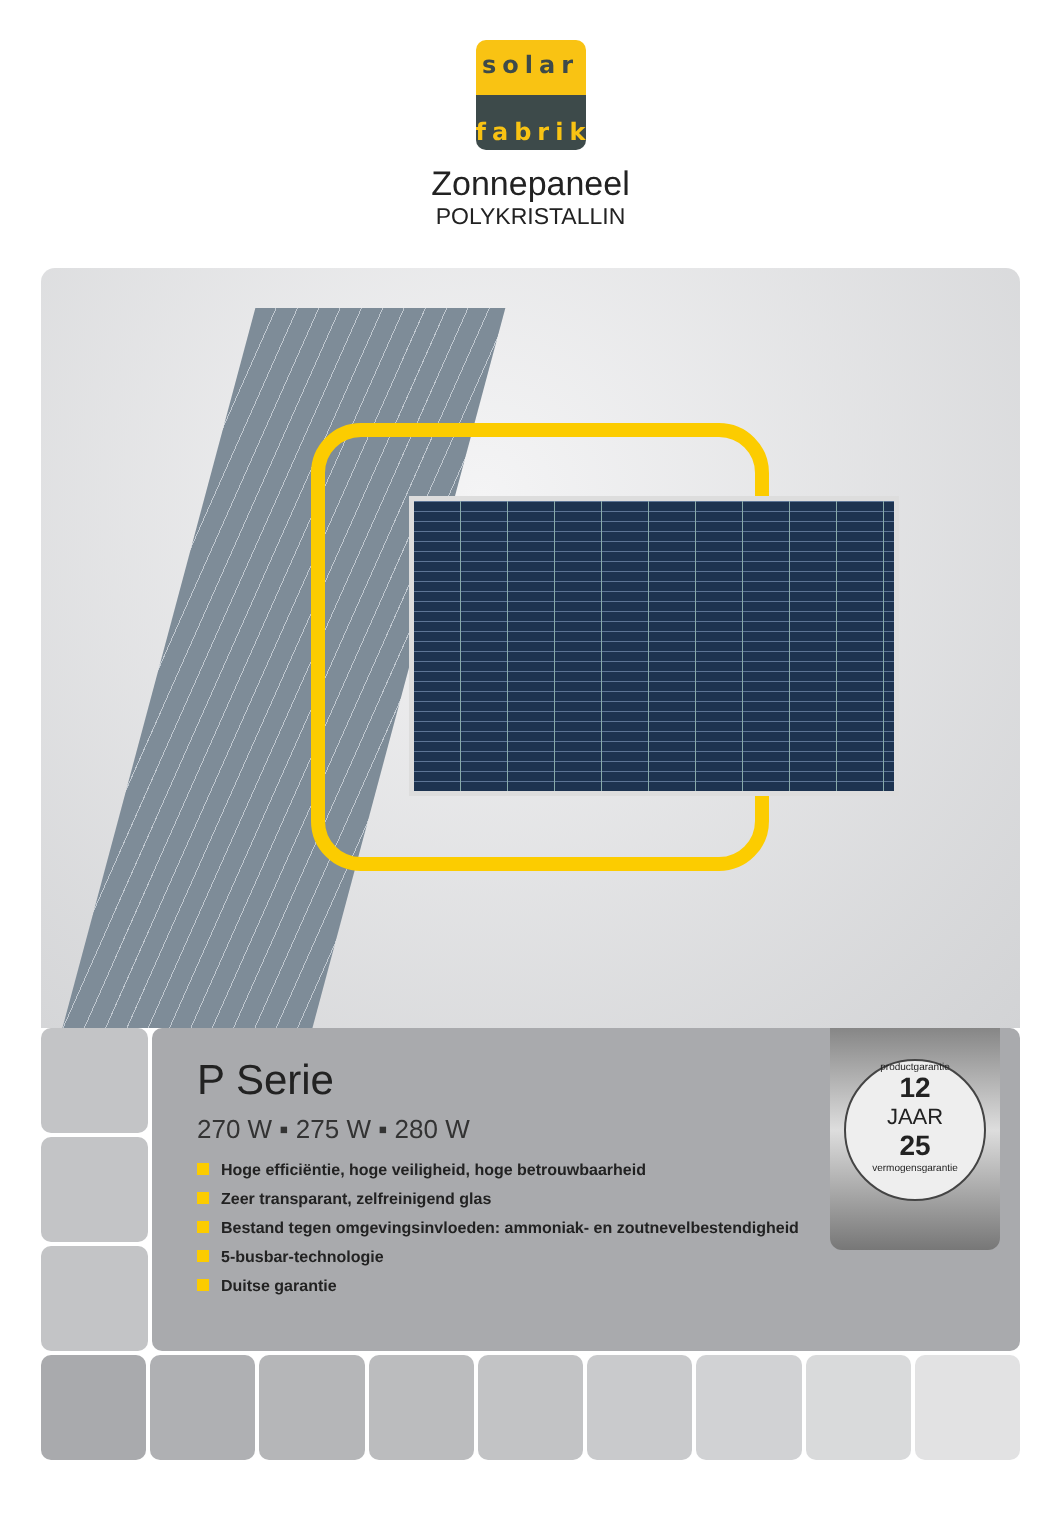solar
fabrik
Zonnepaneel
POLYKRISTALLIN
P Serie
270 W ▪ 275 W ▪ 280 W
Hoge efficiëntie, hoge veiligheid, hoge betrouwbaarheid
Zeer transparant, zelfreinigend glas
Bestand tegen omgevingsinvloeden: ammoniak- en zoutnevelbestendigheid
5-busbar-technologie
Duitse garantie
productgarantie
12
JAAR
25
vermogensgarantie